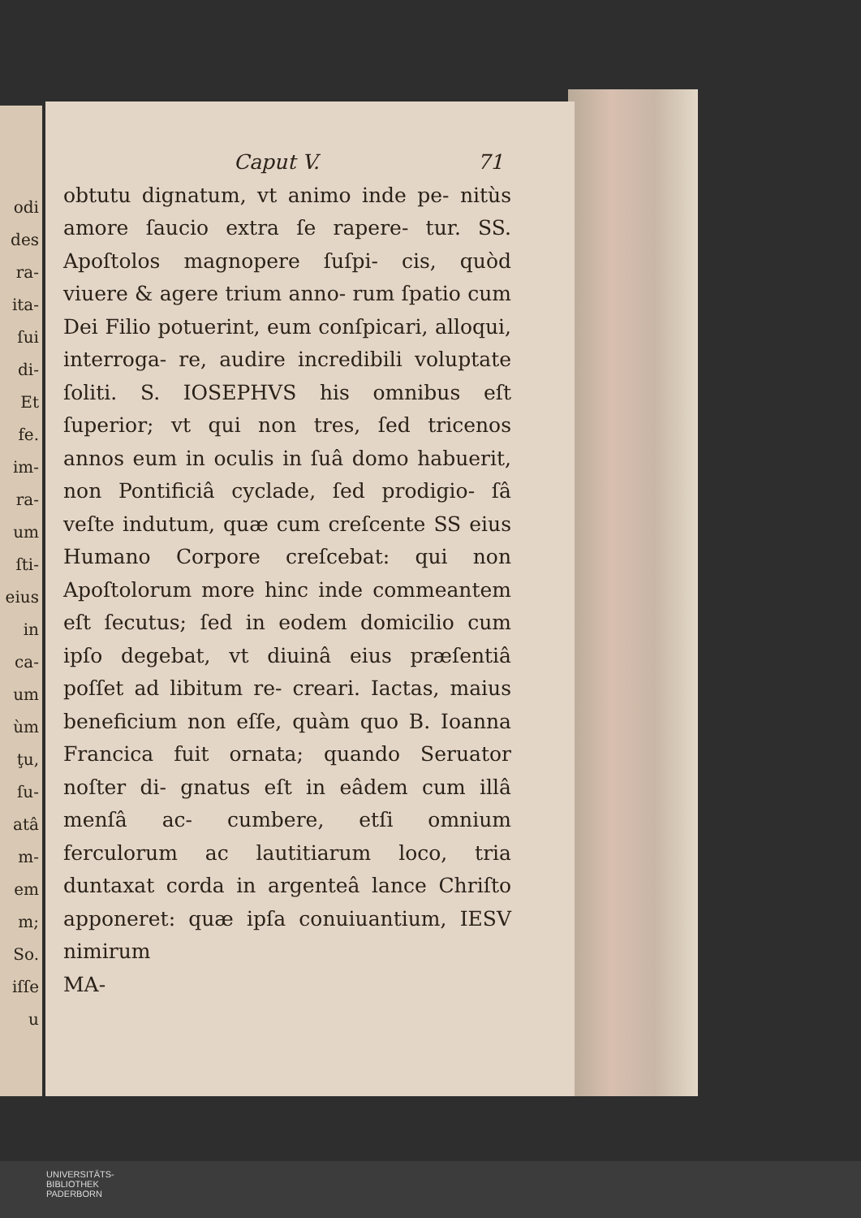odi
des
ra-
ita-
ſui
di-
Et
fe.
im-
ra-
um
ſti-
eius
in
ca-
um
ùm
ţu,
ſu-
atâ
m-
em
m;
So.
iſſe
u
Caput V. 71
obtutu dignatum, vt animo inde pe- nitùs amore ſaucio extra ſe rapere- tur. SS. Apoſtolos magnopere ſuſpi- cis, quòd viuere & agere trium anno- rum ſpatio cum Dei Filio potuerint, eum conſpicari, alloqui, interroga- re, audire incredibili voluptate ſoliti. S. IOSEPHVS his omnibus eſt ſuperior; vt qui non tres, ſed tricenos annos eum in oculis in ſuâ domo habuerit, non Pontificiâ cyclade, ſed prodigio- ſâ veſte indutum, quæ cum creſcente SS eius Humano Corpore creſcebat: qui non Apoſtolorum more hinc inde commeantem eſt ſecutus; ſed in eodem domicilio cum ipſo degebat, vt diuinâ eius præſentiâ poſſet ad libitum re- creari. Iactas, maius beneficium non eſſe, quàm quo B. Ioanna Francica fuit ornata; quando Seruator noſter di- gnatus eſt in eâdem cum illâ menſâ ac- cumbere, etſi omnium ferculorum ac lautitiarum loco, tria duntaxat corda in argenteâ lance Chriſto apponeret: quæ ipſa conuiuantium, IESV nimirum
MA-
UNIVERSITÄTS-
BIBLIOTHEK
PADERBORN